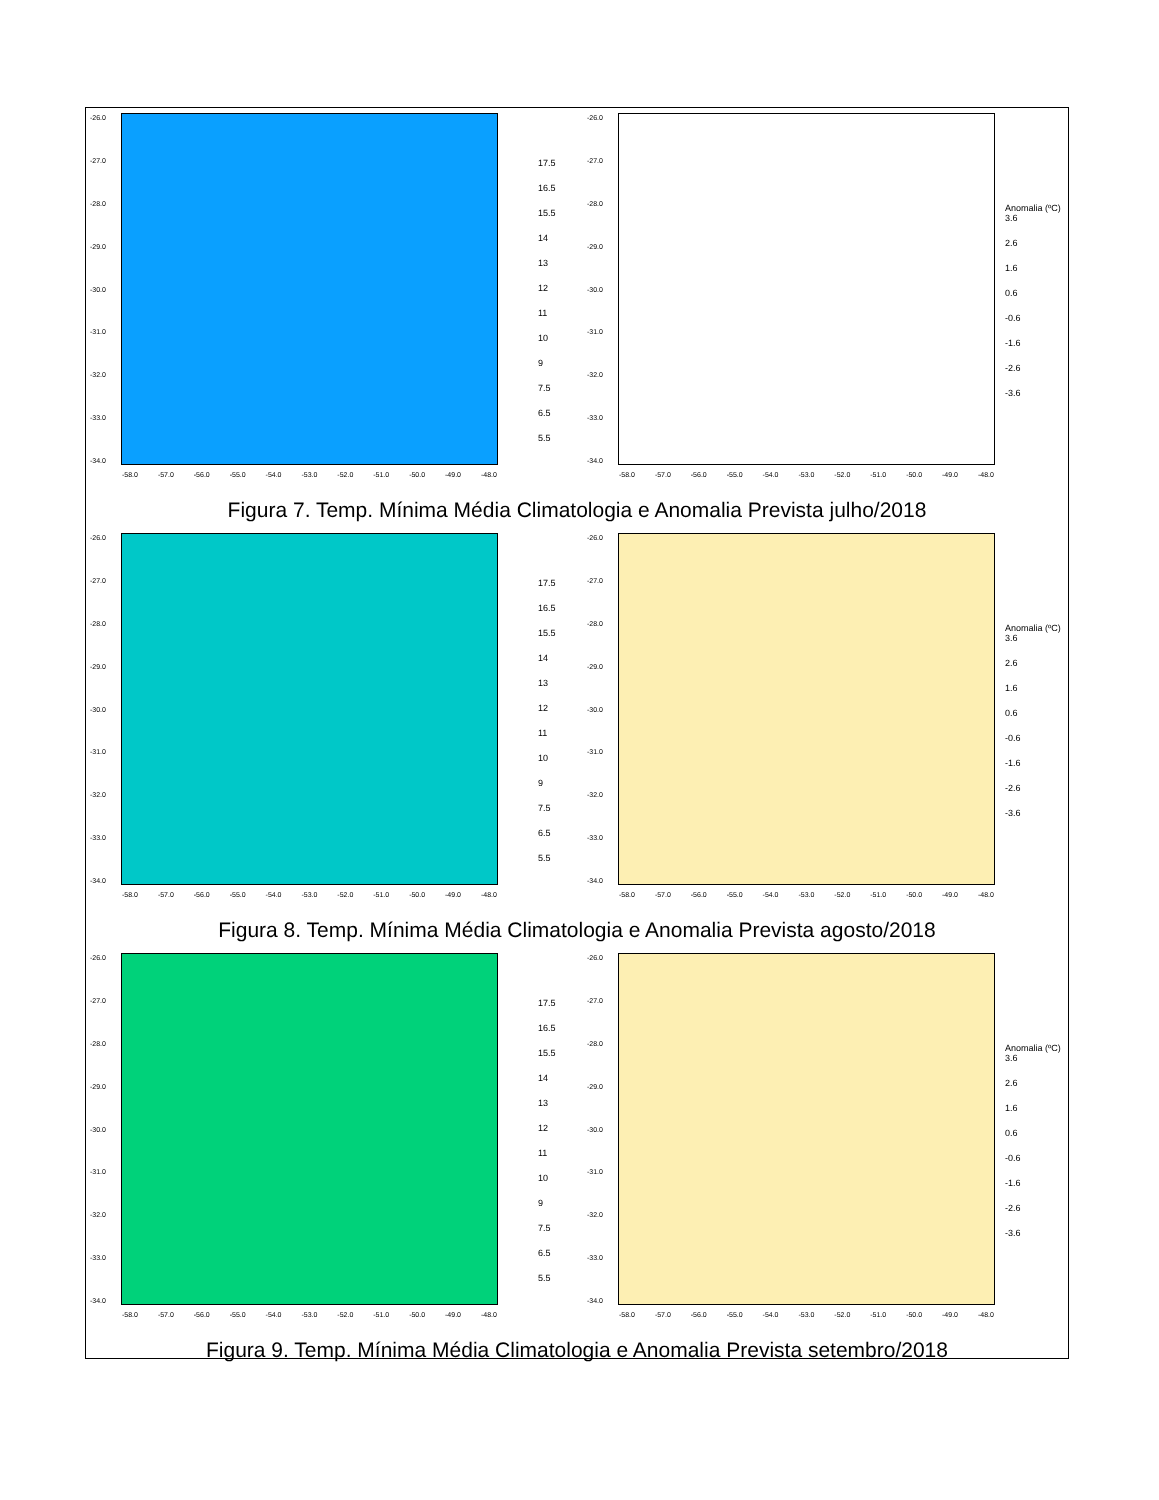-26.0
-27.0
-28.0
-29.0
-30.0
-31.0
-32.0
-33.0
-34.0
-58.0 -57.0 -56.0 -55.0 -54.0 -53.0 -52.0 -51.0 -50.0 -49.0 -48.0
17.5
16.5
15.5
14
13
12
11
10
9
7.5
6.5
5.5
-26.0
-27.0
-28.0
-29.0
-30.0
-31.0
-32.0
-33.0
-34.0
-58.0 -57.0 -56.0 -55.0 -54.0 -53.0 -52.0 -51.0 -50.0 -49.0 -48.0
Anomalia (ºC)
3.6
2.6
1.6
0.6
-0.6
-1.6
-2.6
-3.6
Figura 7. Temp. Mínima Média Climatologia e Anomalia Prevista julho/2018
-26.0
-27.0
-28.0
-29.0
-30.0
-31.0
-32.0
-33.0
-34.0
-58.0 -57.0 -56.0 -55.0 -54.0 -53.0 -52.0 -51.0 -50.0 -49.0 -48.0
17.5
16.5
15.5
14
13
12
11
10
9
7.5
6.5
5.5
-26.0
-27.0
-28.0
-29.0
-30.0
-31.0
-32.0
-33.0
-34.0
-58.0 -57.0 -56.0 -55.0 -54.0 -53.0 -52.0 -51.0 -50.0 -49.0 -48.0
Anomalia (ºC)
3.6
2.6
1.6
0.6
-0.6
-1.6
-2.6
-3.6
Figura 8. Temp. Mínima Média Climatologia e Anomalia Prevista agosto/2018
-26.0
-27.0
-28.0
-29.0
-30.0
-31.0
-32.0
-33.0
-34.0
-58.0 -57.0 -56.0 -55.0 -54.0 -53.0 -52.0 -51.0 -50.0 -49.0 -48.0
17.5
16.5
15.5
14
13
12
11
10
9
7.5
6.5
5.5
-26.0
-27.0
-28.0
-29.0
-30.0
-31.0
-32.0
-33.0
-34.0
-58.0 -57.0 -56.0 -55.0 -54.0 -53.0 -52.0 -51.0 -50.0 -49.0 -48.0
Anomalia (ºC)
3.6
2.6
1.6
0.6
-0.6
-1.6
-2.6
-3.6
Figura 9. Temp. Mínima Média Climatologia e Anomalia Prevista setembro/2018